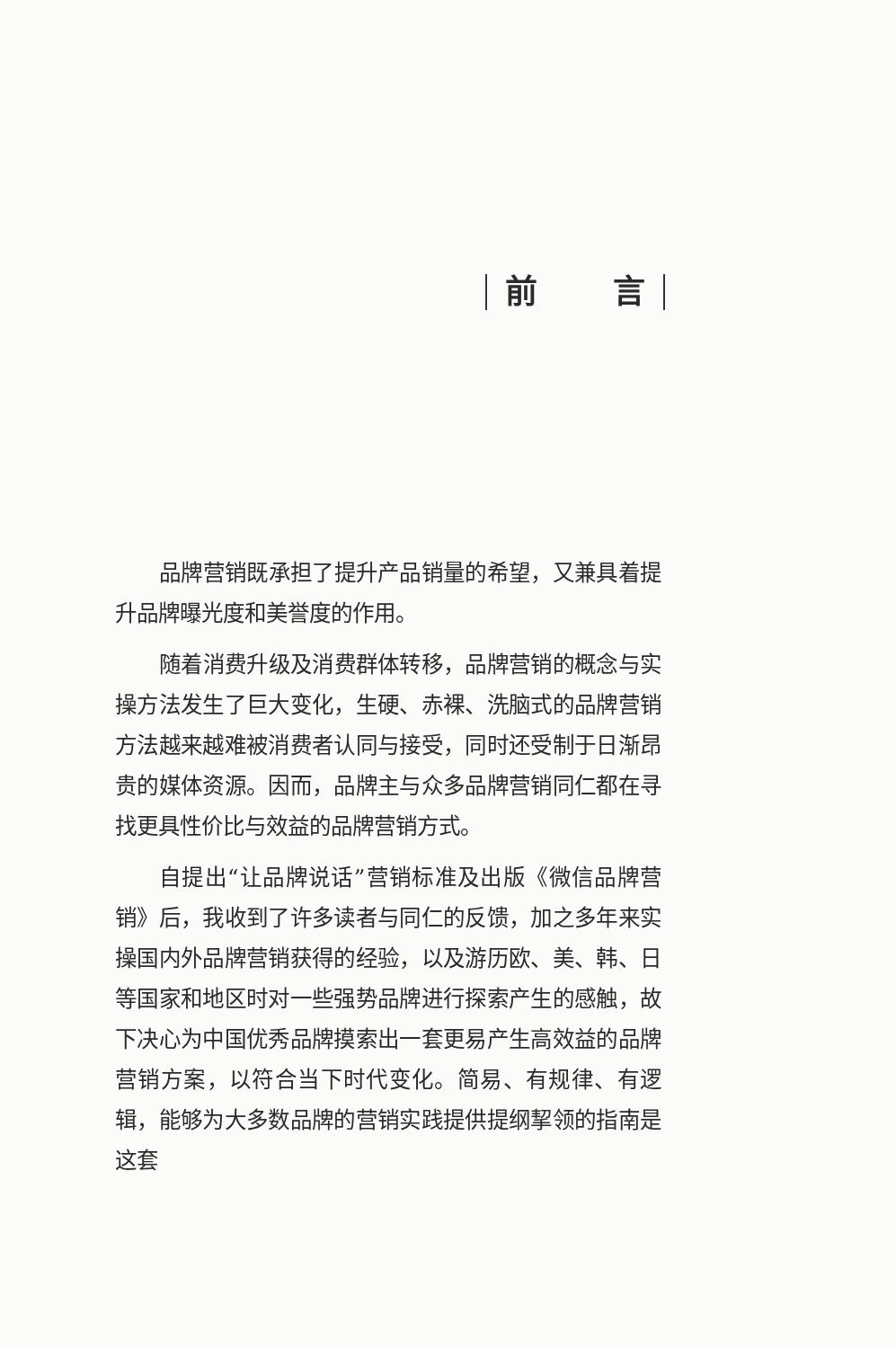前 言
品牌营销既承担了提升产品销量的希望，又兼具着提升品牌曝光度和美誉度的作用。
随着消费升级及消费群体转移，品牌营销的概念与实操方法发生了巨大变化，生硬、赤裸、洗脑式的品牌营销方法越来越难被消费者认同与接受，同时还受制于日渐昂贵的媒体资源。因而，品牌主与众多品牌营销同仁都在寻找更具性价比与效益的品牌营销方式。
自提出“让品牌说话”营销标准及出版《微信品牌营销》后，我收到了许多读者与同仁的反馈，加之多年来实操国内外品牌营销获得的经验，以及游历欧、美、韩、日等国家和地区时对一些强势品牌进行探索产生的感触，故下决心为中国优秀品牌摸索出一套更易产生高效益的品牌营销方案，以符合当下时代变化。简易、有规律、有逻辑，能够为大多数品牌的营销实践提供提纲挈领的指南是这套